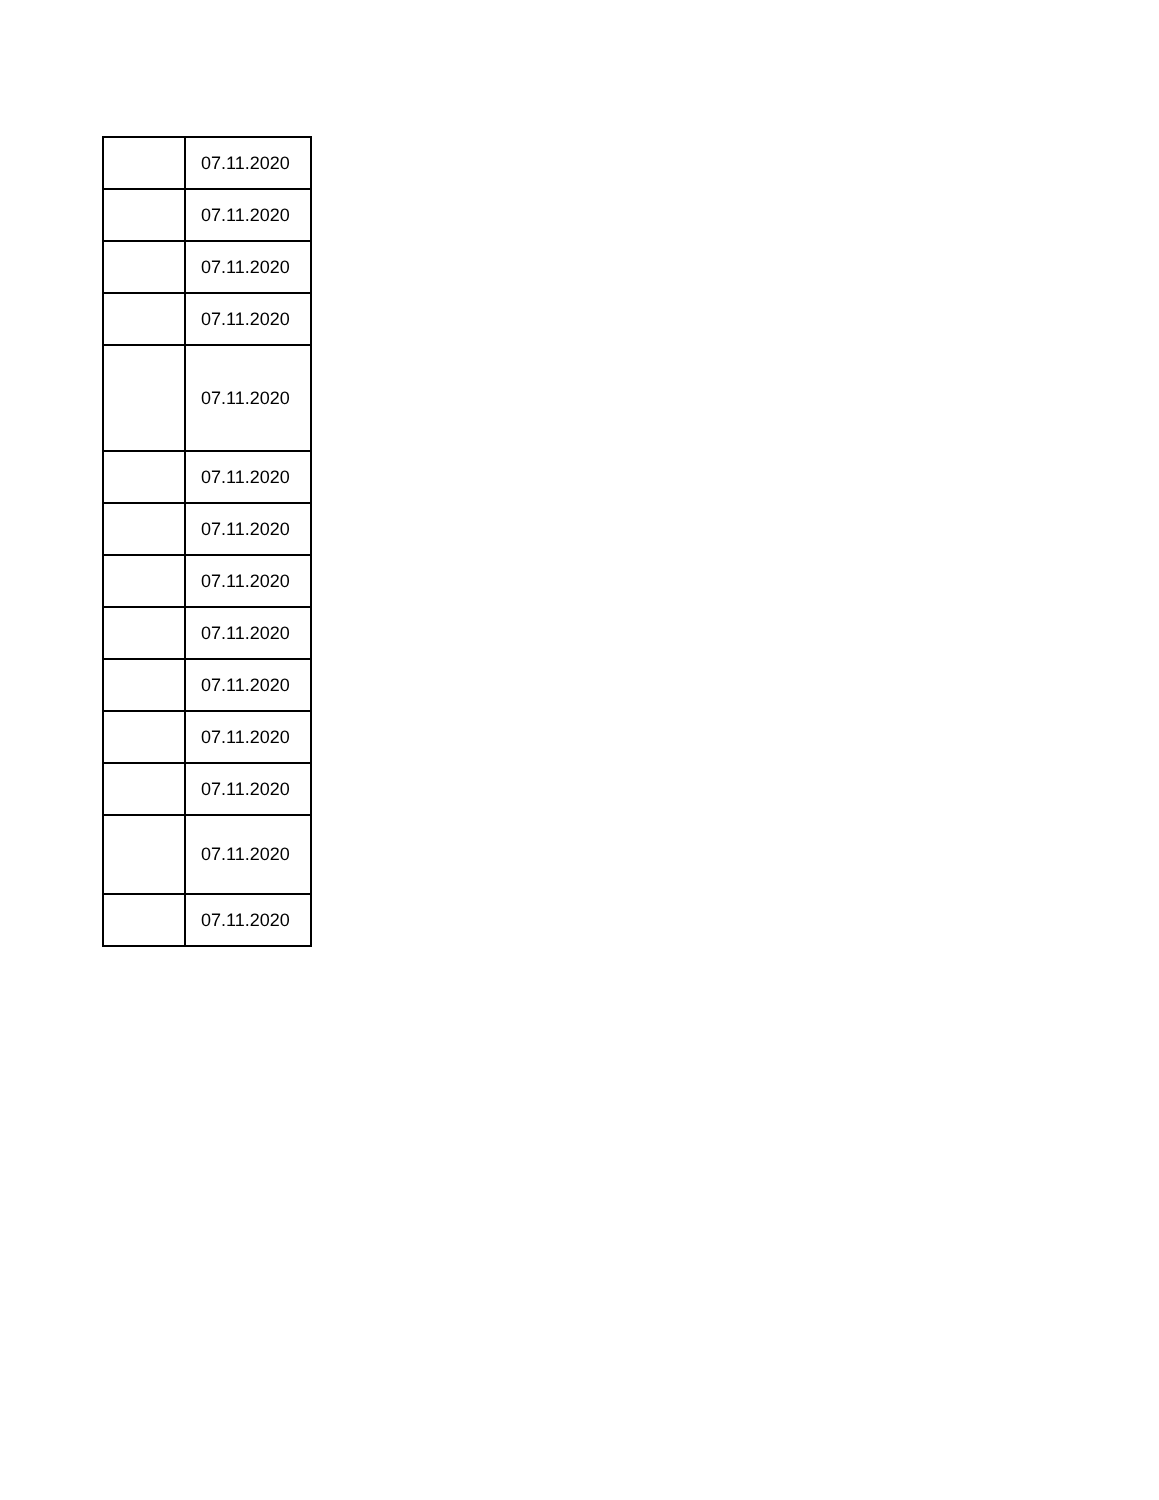| | 07.11.2020 |
| | 07.11.2020 |
| | 07.11.2020 |
| | 07.11.2020 |
| | 07.11.2020 |
| | 07.11.2020 |
| | 07.11.2020 |
| | 07.11.2020 |
| | 07.11.2020 |
| | 07.11.2020 |
| | 07.11.2020 |
| | 07.11.2020 |
| | 07.11.2020 |
| | 07.11.2020 |